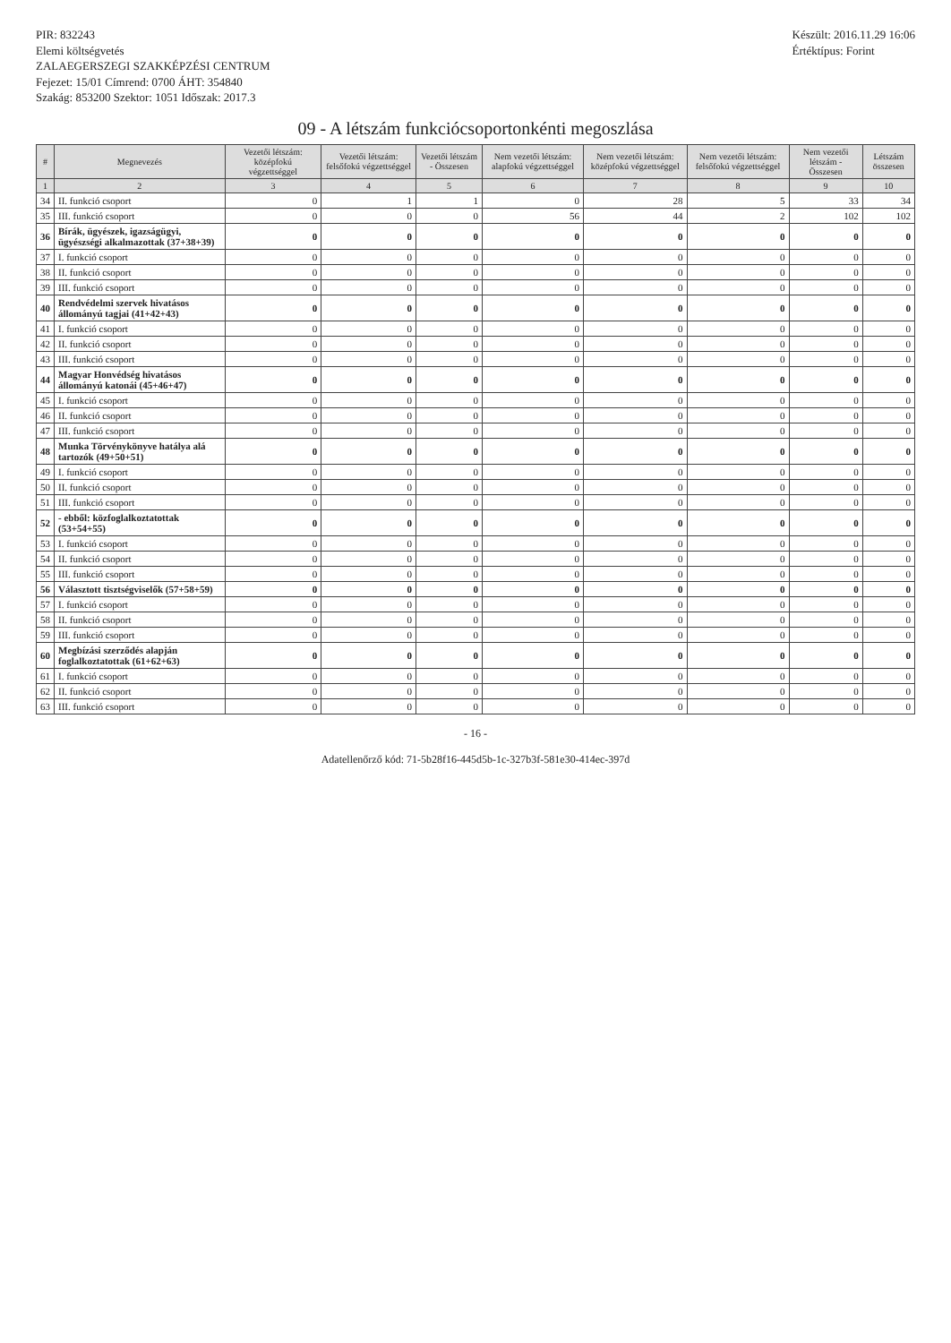PIR: 832243
Elemi költségvetés
ZALAEGERSZEGI SZAKKÉPZÉSI CENTRUM
Fejezet: 15/01 Címrend: 0700 ÁHT: 354840
Szakág: 853200 Szektor: 1051 Időszak: 2017.3
Készült: 2016.11.29 16:06
Értéktípus: Forint
09 - A létszám funkciócsoportonkénti megoszlása
| # | Megnevezés | Vezetői létszám: középfokú végzettséggel | Vezetői létszám: felsőfokú végzettséggel | Vezetői létszám - Összesen | Nem vezetői létszám: alapfokú végzettséggel | Nem vezetői létszám: középfokú végzettséggel | Nem vezetői létszám: felsőfokú végzettséggel | Nem vezetői létszám - Összesen | Létszám összesen |
| --- | --- | --- | --- | --- | --- | --- | --- | --- | --- |
| 1 | 2 | 3 | 4 | 5 | 6 | 7 | 8 | 9 | 10 |
| 34 | II. funkció csoport | 0 | 1 | 1 | 0 | 28 | 5 | 33 | 34 |
| 35 | III. funkció csoport | 0 | 0 | 0 | 56 | 44 | 2 | 102 | 102 |
| 36 | Bírák, ügyészek, igazságügyi, ügyészségi alkalmazottak (37+38+39) | 0 | 0 | 0 | 0 | 0 | 0 | 0 | 0 |
| 37 | I. funkció csoport | 0 | 0 | 0 | 0 | 0 | 0 | 0 | 0 |
| 38 | II. funkció csoport | 0 | 0 | 0 | 0 | 0 | 0 | 0 | 0 |
| 39 | III. funkció csoport | 0 | 0 | 0 | 0 | 0 | 0 | 0 | 0 |
| 40 | Rendvédelmi szervek hivatásos állományú tagjai (41+42+43) | 0 | 0 | 0 | 0 | 0 | 0 | 0 | 0 |
| 41 | I. funkció csoport | 0 | 0 | 0 | 0 | 0 | 0 | 0 | 0 |
| 42 | II. funkció csoport | 0 | 0 | 0 | 0 | 0 | 0 | 0 | 0 |
| 43 | III. funkció csoport | 0 | 0 | 0 | 0 | 0 | 0 | 0 | 0 |
| 44 | Magyar Honvédség hivatásos állományú katonái (45+46+47) | 0 | 0 | 0 | 0 | 0 | 0 | 0 | 0 |
| 45 | I. funkció csoport | 0 | 0 | 0 | 0 | 0 | 0 | 0 | 0 |
| 46 | II. funkció csoport | 0 | 0 | 0 | 0 | 0 | 0 | 0 | 0 |
| 47 | III. funkció csoport | 0 | 0 | 0 | 0 | 0 | 0 | 0 | 0 |
| 48 | Munka Törvénykönyve hatálya alá tartozók (49+50+51) | 0 | 0 | 0 | 0 | 0 | 0 | 0 | 0 |
| 49 | I. funkció csoport | 0 | 0 | 0 | 0 | 0 | 0 | 0 | 0 |
| 50 | II. funkció csoport | 0 | 0 | 0 | 0 | 0 | 0 | 0 | 0 |
| 51 | III. funkció csoport | 0 | 0 | 0 | 0 | 0 | 0 | 0 | 0 |
| 52 | - ebből: közfoglalkoztatottak (53+54+55) | 0 | 0 | 0 | 0 | 0 | 0 | 0 | 0 |
| 53 | I. funkció csoport | 0 | 0 | 0 | 0 | 0 | 0 | 0 | 0 |
| 54 | II. funkció csoport | 0 | 0 | 0 | 0 | 0 | 0 | 0 | 0 |
| 55 | III. funkció csoport | 0 | 0 | 0 | 0 | 0 | 0 | 0 | 0 |
| 56 | Választott tisztségviselők (57+58+59) | 0 | 0 | 0 | 0 | 0 | 0 | 0 | 0 |
| 57 | I. funkció csoport | 0 | 0 | 0 | 0 | 0 | 0 | 0 | 0 |
| 58 | II. funkció csoport | 0 | 0 | 0 | 0 | 0 | 0 | 0 | 0 |
| 59 | III. funkció csoport | 0 | 0 | 0 | 0 | 0 | 0 | 0 | 0 |
| 60 | Megbízási szerződés alapján foglalkoztatottak (61+62+63) | 0 | 0 | 0 | 0 | 0 | 0 | 0 | 0 |
| 61 | I. funkció csoport | 0 | 0 | 0 | 0 | 0 | 0 | 0 | 0 |
| 62 | II. funkció csoport | 0 | 0 | 0 | 0 | 0 | 0 | 0 | 0 |
| 63 | III. funkció csoport | 0 | 0 | 0 | 0 | 0 | 0 | 0 | 0 |
- 16 -
Adatellenőrző kód: 71-5b28f16-445d5b-1c-327b3f-581e30-414ec-397d